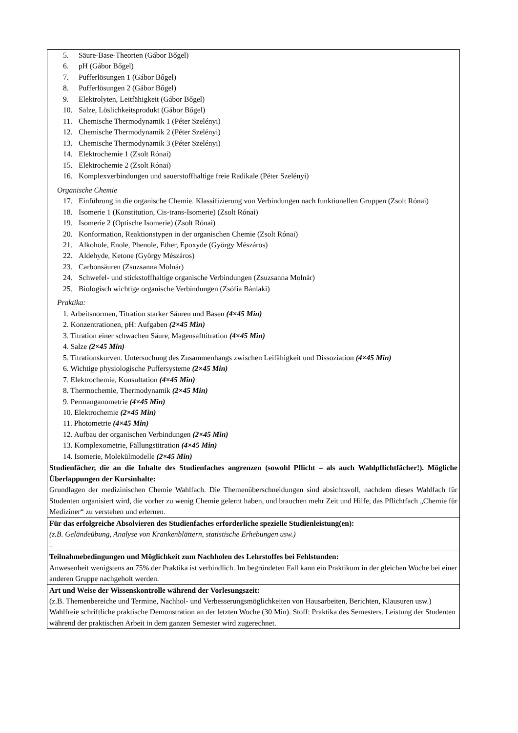| 5. Säure-Base-Theorien (Gábor Bőgel) 6. pH (Gábor Bőgel) 7. Pufferlösungen 1 (Gábor Bőgel) 8. Pufferlösungen 2 (Gábor Bőgel) 9. Elektrolyten, Leitfähigkeit (Gábor Bőgel) 10. Salze, Löslichkeitsprodukt (Gábor Bőgel) 11. Chemische Thermodynamik 1 (Péter Szelényi) 12. Chemische Thermodynamik 2 (Péter Szelényi) 13. Chemische Thermodynamik 3 (Péter Szelényi) 14. Elektrochemie 1 (Zsolt Rónai) 15. Elektrochemie 2 (Zsolt Rónai) 16. Komplexverbindungen und sauerstoffhaltige freie Radikale (Péter Szelényi) Organische Chemie 17. Einführung in die organische Chemie. Klassifizierung von Verbindungen nach funktionellen Gruppen (Zsolt Rónai) 18. Isomerie 1 (Konstitution, Cis-trans-Isomerie) (Zsolt Rónai) 19. Isomerie 2 (Optische Isomerie) (Zsolt Rónai) 20. Konformation, Reaktionstypen in der organischen Chemie (Zsolt Rónai) 21. Alkohole, Enole, Phenole, Ether, Epoxyde (György Mészáros) 22. Aldehyde, Ketone (György Mészáros) 23. Carbonsäuren (Zsuzsanna Molnár) 24. Schwefel- und stickstoffhaltige organische Verbindungen (Zsuzsanna Molnár) 25. Biologisch wichtige organische Verbindungen (Zsófia Bánlaki) Praktika: 1. Arbeitsnormen, Titration starker Säuren und Basen (4×45 Min) 2. Konzentrationen, pH: Aufgaben (2×45 Min) 3. Titration einer schwachen Säure, Magensafttitration (4×45 Min) 4. Salze (2×45 Min) 5. Titrationskurven. Untersuchung des Zusammenhangs zwischen Leifähigkeit und Dissoziation (4×45 Min) 6. Wichtige physiologische Puffersysteme (2×45 Min) 7. Elektrochemie, Konsultation (4×45 Min) 8. Thermochemie, Thermodynamik (2×45 Min) 9. Permanganometrie (4×45 Min) 10. Elektrochemie (2×45 Min) 11. Photometrie (4×45 Min) 12. Aufbau der organischen Verbindungen (2×45 Min) 13. Komplexometrie, Fällungstitration (4×45 Min) 14. Isomerie, Molekülmodelle (2×45 Min) |
| Studienfächer, die an die Inhalte des Studienfaches angrenzen (sowohl Pflicht – als auch Wahlpflichtfächer!). Mögliche Überlappungen der Kursinhalte: Grundlagen der medizinischen Chemie Wahlfach. Die Themenüberschneidungen sind absichtsvoll, nachdem dieses Wahlfach für Studenten organisiert wird, die vorher zu wenig Chemie gelernt haben, und brauchen mehr Zeit und Hilfe, das Pflichtfach „Chemie für Mediziner“ zu verstehen und erlernen. |
| Für das erfolgreiche Absolvieren des Studienfaches erforderliche spezielle Studienleistung(en): (z.B. Geländeübung, Analyse von Krankenblättern, statistische Erhebungen usw.) – |
| Teilnahmebedingungen und Möglichkeit zum Nachholen des Lehrstoffes bei Fehlstunden: Anwesenheit wenigstens an 75% der Praktika ist verbindlich. Im begründeten Fall kann ein Praktikum in der gleichen Woche bei einer anderen Gruppe nachgeholt werden. |
| Art und Weise der Wissenskontrolle während der Vorlesungszeit: (z.B. Themenbereiche und Termine, Nachhol- und Verbesserungsmöglichkeiten von Hausarbeiten, Berichten, Klausuren usw.) Wahlfreie schriftliche praktische Demonstration an der letzten Woche (30 Min). Stoff: Praktika des Semesters. Leistung der Studenten während der praktischen Arbeit in dem ganzen Semester wird zugerechnet. |